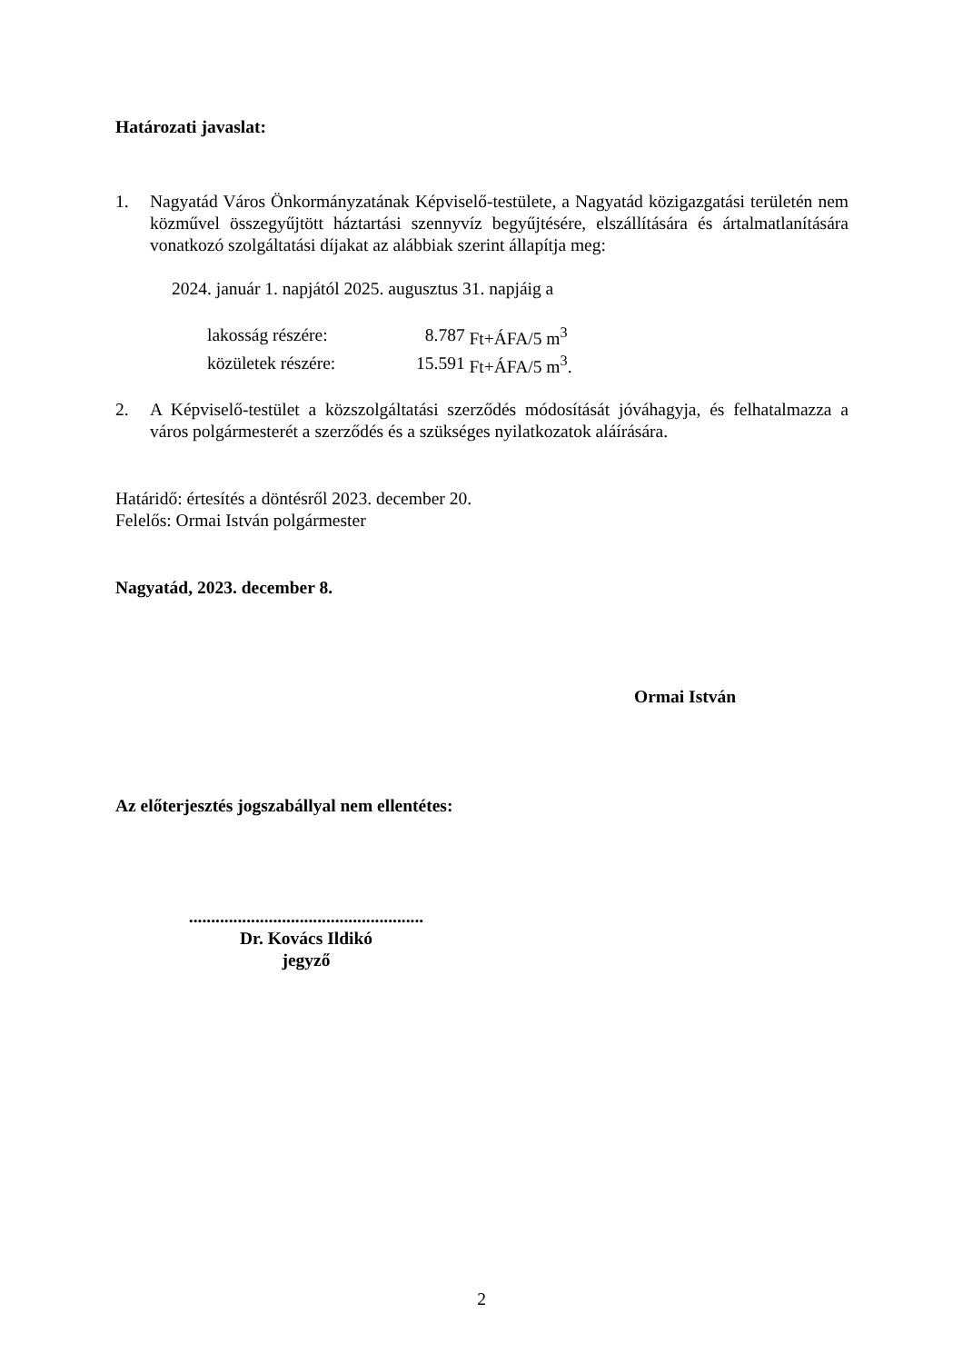Határozati javaslat:
1. Nagyatád Város Önkormányzatának Képviselő-testülete, a Nagyatád közigazgatási területén nem közművel összegyűjtött háztartási szennyvíz begyűjtésére, elszállítására és ártalmatlanítására vonatkozó szolgáltatási díjakat az alábbiak szerint állapítja meg:
2024. január 1. napjától 2025. augusztus 31. napjáig a
| lakosság részére: | | 8.787 | Ft+ÁFA/5 m<sup>3</sup> |
| közületek részére: | | 15.591 | Ft+ÁFA/5 m<sup>3</sup>. |
2. A Képviselő-testület a közszolgáltatási szerződés módosítását jóváhagyja, és felhatalmazza a város polgármesterét a szerződés és a szükséges nyilatkozatok aláírására.
Határidő: értesítés a döntésről 2023. december 20.
Felelős: Ormai István polgármester
Nagyatád, 2023. december 8.
Ormai István
Az előterjesztés jogszabállyal nem ellentétes:
.....................................................
Dr. Kovács Ildikó
jegyző
2